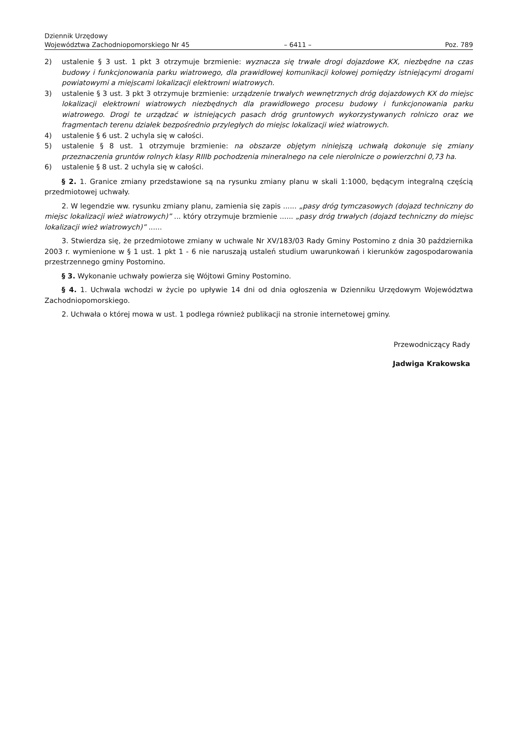Dziennik Urzędowy
Województwa Zachodniopomorskiego Nr 45 – 6411 – Poz. 789
2) ustalenie § 3 ust. 1 pkt 3 otrzymuje brzmienie: wyznacza się trwałe drogi dojazdowe KX, niezbędne na czas budowy i funkcjonowania parku wiatrowego, dla prawidłowej komunikacji kołowej pomiędzy istniejącymi drogami powiatowymi a miejscami lokalizacji elektrowni wiatrowych.
3) ustalenie § 3 ust. 3 pkt 3 otrzymuje brzmienie: urządzenie trwałych wewnętrznych dróg dojazdowych KX do miejsc lokalizacji elektrowni wiatrowych niezbędnych dla prawidłowego procesu budowy i funkcjonowania parku wiatrowego. Drogi te urządzać w istniejących pasach dróg gruntowych wykorzystywanych rolniczo oraz we fragmentach terenu działek bezpośrednio przyległych do miejsc lokalizacji wież wiatrowych.
4) ustalenie § 6 ust. 2 uchyla się w całości.
5) ustalenie § 8 ust. 1 otrzymuje brzmienie: na obszarze objętym niniejszą uchwałą dokonuje się zmiany przeznaczenia gruntów rolnych klasy RIIIb pochodzenia mineralnego na cele nierolnicze o powierzchni 0,73 ha.
6) ustalenie § 8 ust. 2 uchyla się w całości.
§ 2. 1. Granice zmiany przedstawione są na rysunku zmiany planu w skali 1:1000, będącym integralną częścią przedmiotowej uchwały.
2. W legendzie ww. rysunku zmiany planu, zamienia się zapis ...... „pasy dróg tymczasowych (dojazd techniczny do miejsc lokalizacji wież wiatrowych)” ... który otrzymuje brzmienie ...... „pasy dróg trwałych (dojazd techniczny do miejsc lokalizacji wież wiatrowych)” ......
3. Stwierdza się, że przedmiotowe zmiany w uchwale Nr XV/183/03 Rady Gminy Postomino z dnia 30 października 2003 r. wymienione w § 1 ust. 1 pkt 1 - 6 nie naruszają ustaleń studium uwarunkowań i kierunków zagospodarowania przestrzennego gminy Postomino.
§ 3. Wykonanie uchwały powierza się Wójtowi Gminy Postomino.
§ 4. 1. Uchwala wchodzi w życie po upływie 14 dni od dnia ogłoszenia w Dzienniku Urzędowym Województwa Zachodniopomorskiego.
2. Uchwała o której mowa w ust. 1 podlega również publikacji na stronie internetowej gminy.
Przewodniczący Rady
Jadwiga Krakowska